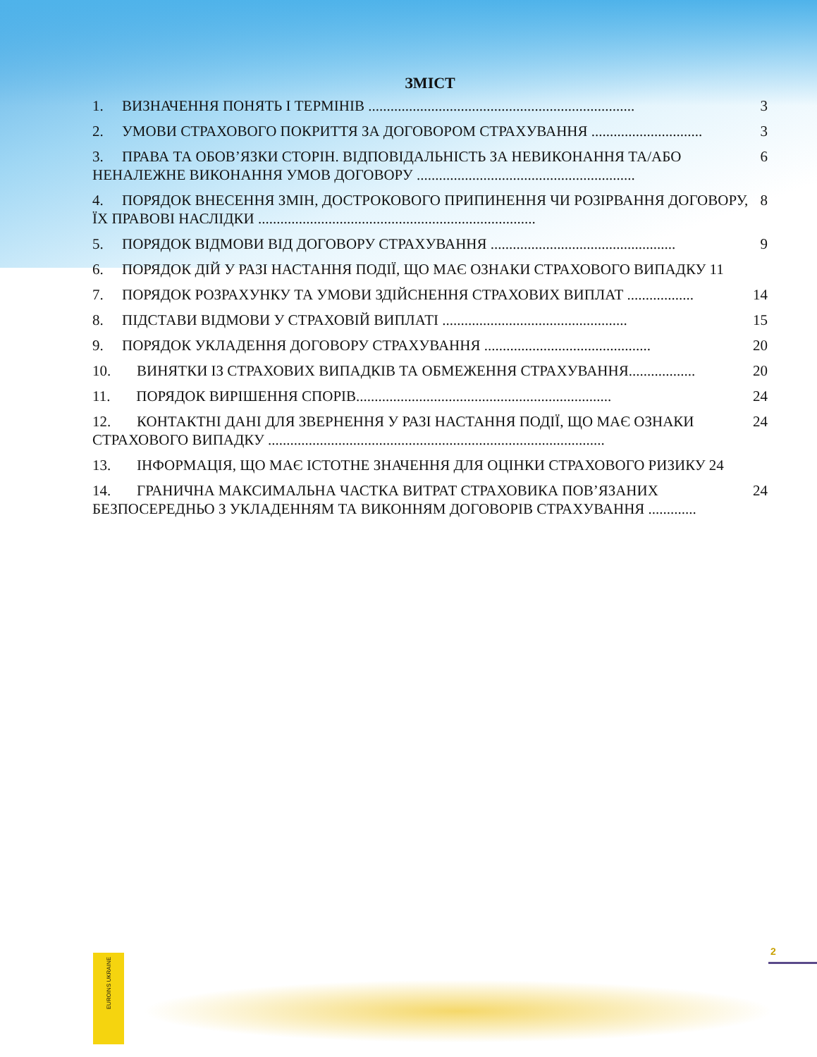ЗМІСТ
1. ВИЗНАЧЕННЯ ПОНЯТЬ І ТЕРМІНІВ ........................................................................ 3
2. УМОВИ СТРАХОВОГО ПОКРИТТЯ ЗА ДОГОВОРОМ СТРАХУВАННЯ .............................. 3
3. ПРАВА ТА ОБОВ’ЯЗКИ СТОРІН. ВІДПОВІДАЛЬНІСТЬ ЗА НЕВИКОНАННЯ ТА/АБО НЕНАЛЕЖНЕ ВИКОНАННЯ УМОВ ДОГОВОРУ ........................................................... 6
4. ПОРЯДОК ВНЕСЕННЯ ЗМІН, ДОСТРОКОВОГО ПРИПИНЕННЯ ЧИ РОЗІРВАННЯ ДОГОВОРУ, ЇХ ПРАВОВІ НАСЛІДКИ ........................................................................... 8
5. ПОРЯДОК ВІДМОВИ ВІД ДОГОВОРУ СТРАХУВАННЯ .................................................. 9
6. ПОРЯДОК ДІЙ У РАЗІ НАСТАННЯ ПОДІЇ, ЩО МАЄ ОЗНАКИ СТРАХОВОГО ВИПАДКУ 11
7. ПОРЯДОК РОЗРАХУНКУ ТА УМОВИ ЗДІЙСНЕННЯ СТРАХОВИХ ВИПЛАТ .................. 14
8. ПІДСТАВИ ВІДМОВИ У СТРАХОВІЙ ВИПЛАТІ .................................................. 15
9. ПОРЯДОК УКЛАДЕННЯ ДОГОВОРУ СТРАХУВАННЯ ............................................. 20
10. ВИНЯТКИ ІЗ СТРАХОВИХ ВИПАДКІВ ТА ОБМЕЖЕННЯ СТРАХУВАННЯ.................. 20
11. ПОРЯДОК ВИРІШЕННЯ СПОРІВ..................................................................... 24
12. КОНТАКТНІ ДАНІ ДЛЯ ЗВЕРНЕННЯ У РАЗІ НАСТАННЯ ПОДІЇ, ЩО МАЄ ОЗНАКИ СТРАХОВОГО ВИПАДКУ ........................................................................................... 24
13. ІНФОРМАЦІЯ, ЩО МАЄ ІСТОТНЕ ЗНАЧЕННЯ ДЛЯ ОЦІНКИ СТРАХОВОГО РИЗИКУ 24
14. ГРАНИЧНА МАКСИМАЛЬНА ЧАСТКА ВИТРАТ СТРАХОВИКА ПОВ’ЯЗАНИХ БЕЗПОСЕРЕДНЬО З УКЛАДЕННЯМ ТА ВИКОННЯМ ДОГОВОРІВ СТРАХУВАННЯ ............. 24
EUROINS UKRAINE
2